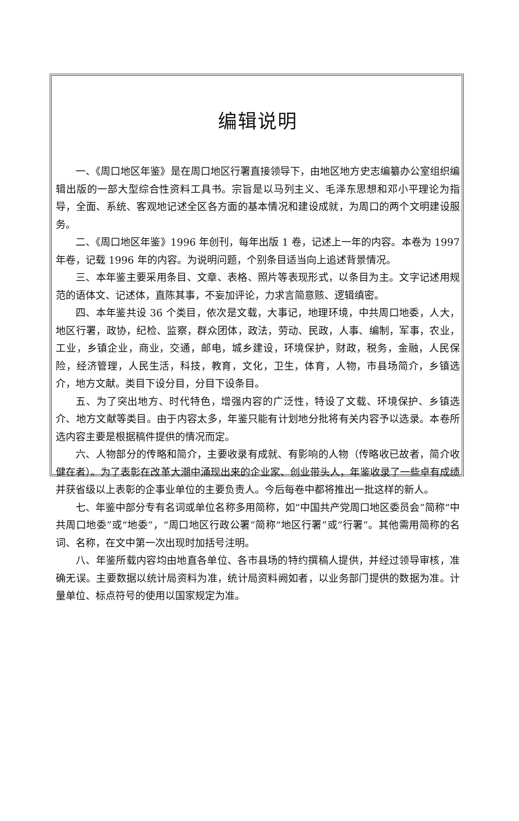编辑说明
一、《周口地区年鉴》是在周口地区行署直接领导下，由地区地方史志编纂办公室组织编辑出版的一部大型综合性资料工具书。宗旨是以马列主义、毛泽东思想和邓小平理论为指导，全面、系统、客观地记述全区各方面的基本情况和建设成就，为周口的两个文明建设服务。
二、《周口地区年鉴》1996 年创刊，每年出版 1 卷，记述上一年的内容。本卷为 1997 年卷，记载 1996 年的内容。为说明问题，个别条目适当向上追述背景情况。
三、本年鉴主要采用条目、文章、表格、照片等表现形式，以条目为主。文字记述用规范的语体文、记述体，直陈其事，不妄加评论，力求言简意赅、逻辑缜密。
四、本年鉴共设 36 个类目，依次是文载，大事记，地理环境，中共周口地委，人大，地区行署，政协，纪检、监察，群众团体，政法，劳动、民政，人事、编制，军事，农业，工业，乡镇企业，商业，交通，邮电，城乡建设，环境保护，财政，税务，金融，人民保险，经济管理，人民生活，科技，教育，文化，卫生，体育，人物，市县场简介，乡镇选介，地方文献。类目下设分目，分目下设条目。
五、为了突出地方、时代特色，增强内容的广泛性，特设了文载、环境保护、乡镇选介、地方文献等类目。由于内容太多，年鉴只能有计划地分批将有关内容予以选录。本卷所选内容主要是根据稿件提供的情况而定。
六、人物部分的传略和简介，主要收录有成就、有影响的人物（传略收已故者，简介收健在者）。为了表彰在改革大潮中涌现出来的企业家、创业带头人，年鉴收录了一些卓有成绩并获省级以上表彰的企事业单位的主要负责人。今后每卷中都将推出一批这样的新人。
七、年鉴中部分专有名词或单位名称多用简称，如“中国共产党周口地区委员会”简称“中共周口地委”或“地委”，“周口地区行政公署”简称“地区行署”或“行署”。其他需用简称的名词、名称，在文中第一次出现时加括号注明。
八、年鉴所载内容均由地直各单位、各市县场的特约撰稿人提供，并经过领导审核，准确无误。主要数据以统计局资料为准，统计局资料阙如者，以业务部门提供的数据为准。计量单位、标点符号的使用以国家规定为准。